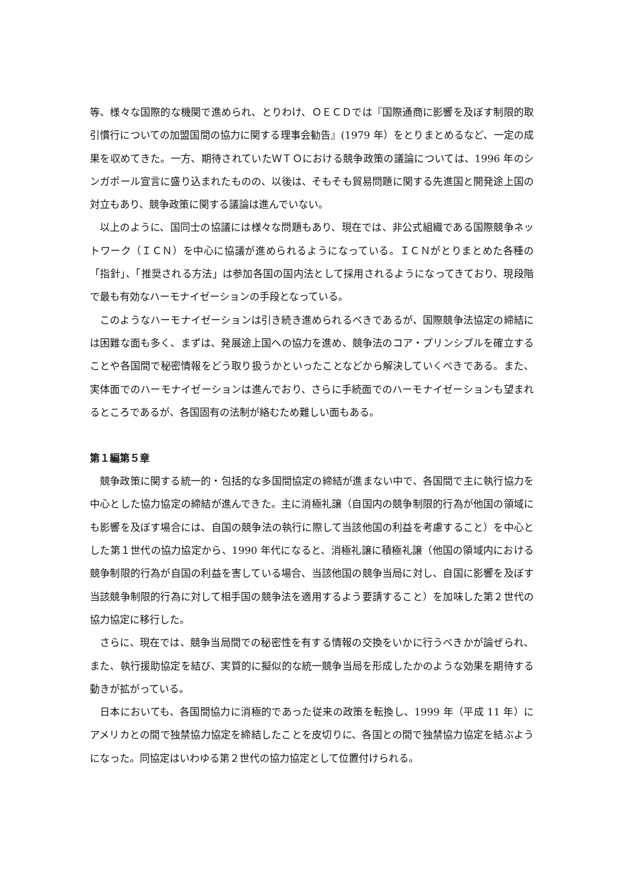等、様々な国際的な機関で進められ、とりわけ、ＯＥＣＤでは『国際通商に影響を及ぼす制限的取引慣行についての加盟国間の協力に関する理事会勧告』(1979 年）をとりまとめるなど、一定の成果を収めてきた。一方、期待されていたＷＴＯにおける競争政策の議論については、1996 年のシンガポール宣言に盛り込まれたものの、以後は、そもそも貿易問題に関する先進国と開発途上国の対立もあり、競争政策に関する議論は進んでいない。
以上のように、国同士の協議には様々な問題もあり、現在では、非公式組織である国際競争ネットワーク（ＩＣＮ）を中心に協議が進められるようになっている。ＩＣＮがとりまとめた各種の「指針」、「推奨される方法」は参加各国の国内法として採用されるようになってきており、現段階で最も有効なハーモナイゼーションの手段となっている。
このようなハーモナイゼーションは引き続き進められるべきであるが、国際競争法協定の締結には困難な面も多く、まずは、発展途上国への協力を進め、競争法のコア・プリンシプルを確立することや各国間で秘密情報をどう取り扱うかといったことなどから解決していくべきである。また、実体面でのハーモナイゼーションは進んでおり、さらに手続面でのハーモナイゼーションも望まれるところであるが、各国固有の法制が絡むため難しい面もある。
第１編第５章
競争政策に関する統一的・包括的な多国間協定の締結が進まない中で、各国間で主に執行協力を中心とした協力協定の締結が進んできた。主に消極礼譲（自国内の競争制限的行為が他国の領域にも影響を及ぼす場合には、自国の競争法の執行に際して当該他国の利益を考慮すること）を中心とした第１世代の協力協定から、1990 年代になると、消極礼譲に積極礼譲（他国の領域内における競争制限的行為が自国の利益を害している場合、当該他国の競争当局に対し、自国に影響を及ぼす当該競争制限的行為に対して相手国の競争法を適用するよう要請すること）を加味した第２世代の協力協定に移行した。
さらに、現在では、競争当局間での秘密性を有する情報の交換をいかに行うべきかが論ぜられ、また、執行援助協定を結び、実質的に擬似的な統一競争当局を形成したかのような効果を期待する動きが拡がっている。
日本においても、各国間協力に消極的であった従来の政策を転換し、1999 年（平成 11 年）にアメリカとの間で独禁協力協定を締結したことを皮切りに、各国との間で独禁協力協定を結ぶようになった。同協定はいわゆる第２世代の協力協定として位置付けられる。